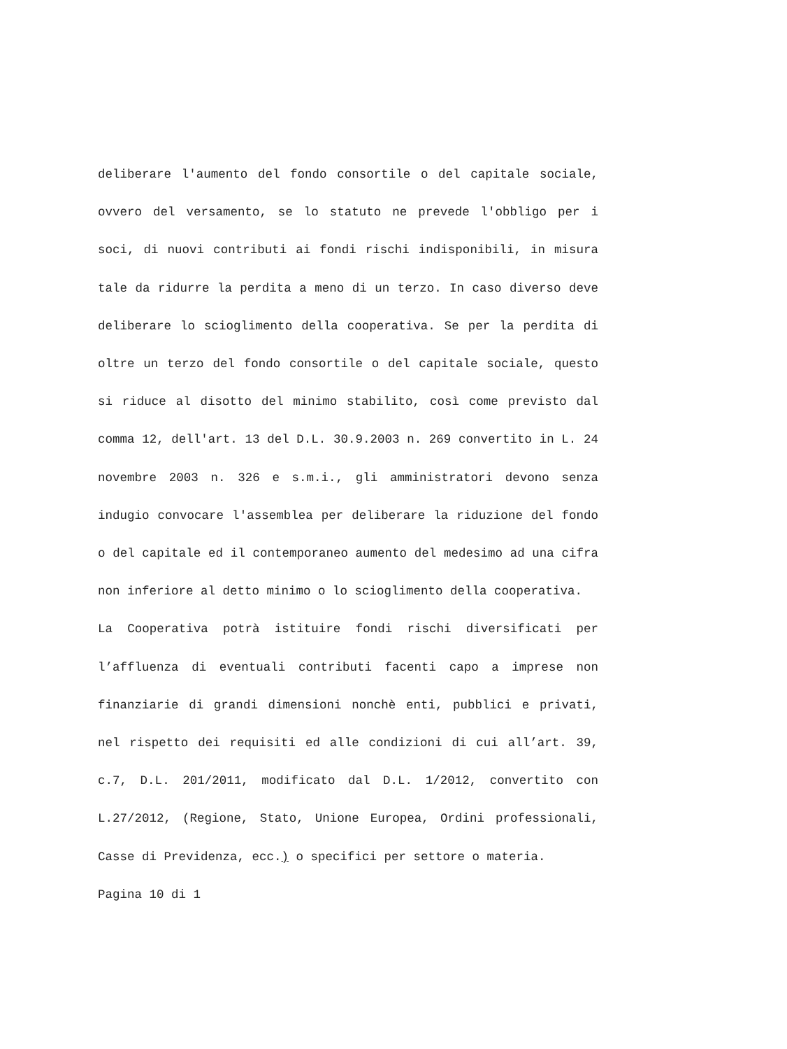deliberare l'aumento del fondo consortile o del capitale sociale, ovvero del versamento, se lo statuto ne prevede l'obbligo per i soci, di nuovi contributi ai fondi rischi indisponibili, in misura tale da ridurre la perdita a meno di un terzo. In caso diverso deve deliberare lo scioglimento della cooperativa. Se per la perdita di oltre un terzo del fondo consortile o del capitale sociale, questo si riduce al disotto del minimo stabilito, così come previsto dal comma 12, dell'art. 13 del D.L. 30.9.2003 n. 269 convertito in L. 24 novembre 2003 n. 326 e s.m.i., gli amministratori devono senza indugio convocare l'assemblea per deliberare la riduzione del fondo o del capitale ed il contemporaneo aumento del medesimo ad una cifra non inferiore al detto minimo o lo scioglimento della cooperativa.
La Cooperativa potrà istituire fondi rischi diversificati per l’affluenza di eventuali contributi facenti capo a imprese non finanziarie di grandi dimensioni nonchè enti, pubblici e privati, nel rispetto dei requisiti ed alle condizioni di cui all’art. 39, c.7, D.L. 201/2011, modificato dal D.L. 1/2012, convertito con L.27/2012, (Regione, Stato, Unione Europea, Ordini professionali, Casse di Previdenza, ecc.) o specifici per settore o materia.
Pagina 10 di 1